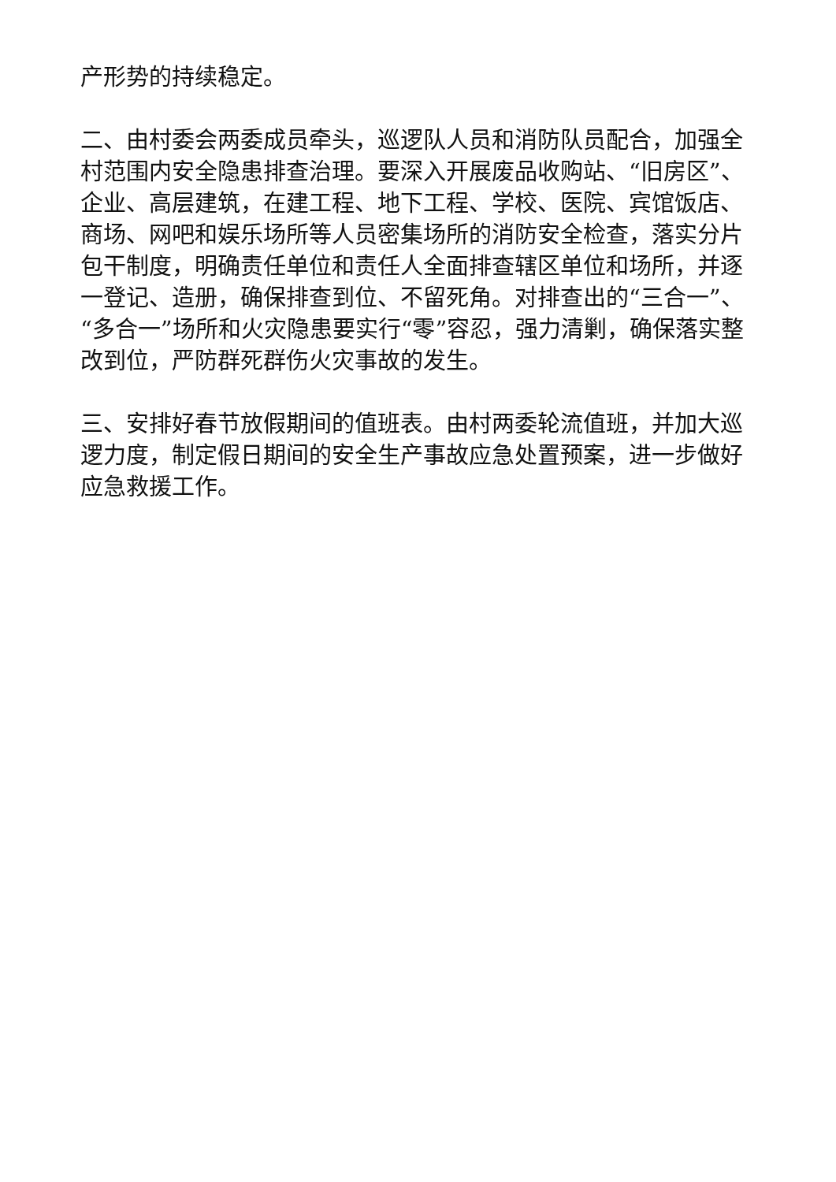产形势的持续稳定。
二、由村委会两委成员牵头，巡逻队人员和消防队员配合，加强全村范围内安全隐患排查治理。要深入开展废品收购站、“旧房区”、企业、高层建筑，在建工程、地下工程、学校、医院、宾馆饭店、商场、网吧和娱乐场所等人员密集场所的消防安全检查，落实分片包干制度，明确责任单位和责任人全面排查辖区单位和场所，并逐一登记、造册，确保排查到位、不留死角。对排查出的“三合一”、“多合一”场所和火灾隐患要实行“零”容忍，强力清剿，确保落实整改到位，严防群死群伤火灾事故的发生。
三、安排好春节放假期间的值班表。由村两委轮流值班，并加大巡逻力度，制定假日期间的安全生产事故应急处置预案，进一步做好应急救援工作。